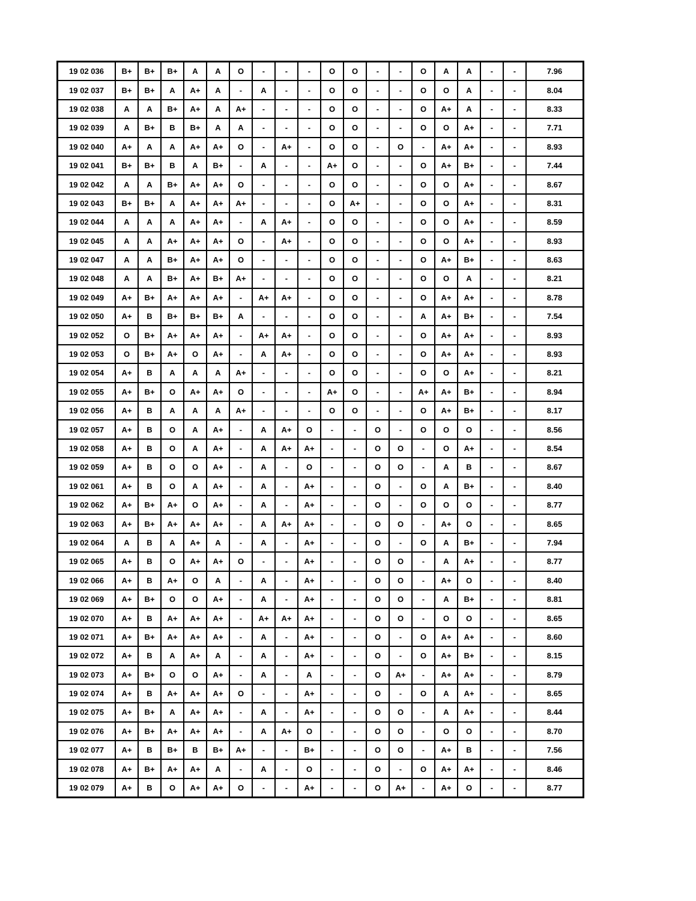| 19 02 036 | B+ | B+ | B+ | A | A | O | - | - | - | O | O | - | - | O | A | A | - | - | 7.96 |
| 19 02 037 | B+ | B+ | A | A+ | A | - | A | - | - | O | O | - | - | O | O | A | - | - | 8.04 |
| 19 02 038 | A | A | B+ | A+ | A | A+ | - | - | - | O | O | - | - | O | A+ | A | - | - | 8.33 |
| 19 02 039 | A | B+ | B | B+ | A | A | - | - | - | O | O | - | - | O | O | A+ | - | - | 7.71 |
| 19 02 040 | A+ | A | A | A+ | A+ | O | - | A+ | - | O | O | - | O | - | A+ | A+ | - | - | 8.93 |
| 19 02 041 | B+ | B+ | B | A | B+ | - | A | - | - | A+ | O | - | - | O | A+ | B+ | - | - | 7.44 |
| 19 02 042 | A | A | B+ | A+ | A+ | O | - | - | - | O | O | - | - | O | O | A+ | - | - | 8.67 |
| 19 02 043 | B+ | B+ | A | A+ | A+ | A+ | - | - | - | O | A+ | - | - | O | O | A+ | - | - | 8.31 |
| 19 02 044 | A | A | A | A+ | A+ | - | A | A+ | - | O | O | - | - | O | O | A+ | - | - | 8.59 |
| 19 02 045 | A | A | A+ | A+ | A+ | O | - | A+ | - | O | O | - | - | O | O | A+ | - | - | 8.93 |
| 19 02 047 | A | A | B+ | A+ | A+ | O | - | - | - | O | O | - | - | O | A+ | B+ | - | - | 8.63 |
| 19 02 048 | A | A | B+ | A+ | B+ | A+ | - | - | - | O | O | - | - | O | O | A | - | - | 8.21 |
| 19 02 049 | A+ | B+ | A+ | A+ | A+ | - | A+ | A+ | - | O | O | - | - | O | A+ | A+ | - | - | 8.78 |
| 19 02 050 | A+ | B | B+ | B+ | B+ | A | - | - | - | O | O | - | - | A | A+ | B+ | - | - | 7.54 |
| 19 02 052 | O | B+ | A+ | A+ | A+ | - | A+ | A+ | - | O | O | - | - | O | A+ | A+ | - | - | 8.93 |
| 19 02 053 | O | B+ | A+ | O | A+ | - | A | A+ | - | O | O | - | - | O | A+ | A+ | - | - | 8.93 |
| 19 02 054 | A+ | B | A | A | A | A+ | - | - | - | O | O | - | - | O | O | A+ | - | - | 8.21 |
| 19 02 055 | A+ | B+ | O | A+ | A+ | O | - | - | - | A+ | O | - | - | A+ | A+ | B+ | - | - | 8.94 |
| 19 02 056 | A+ | B | A | A | A | A+ | - | - | - | O | O | - | - | O | A+ | B+ | - | - | 8.17 |
| 19 02 057 | A+ | B | O | A | A+ | - | A | A+ | O | - | - | O | - | O | O | O | - | - | 8.56 |
| 19 02 058 | A+ | B | O | A | A+ | - | A | A+ | A+ | - | - | O | O | - | O | A+ | - | - | 8.54 |
| 19 02 059 | A+ | B | O | O | A+ | - | A | - | O | - | - | O | O | - | A | B | - | - | 8.67 |
| 19 02 061 | A+ | B | O | A | A+ | - | A | - | A+ | - | - | O | - | O | A | B+ | - | - | 8.40 |
| 19 02 062 | A+ | B+ | A+ | O | A+ | - | A | - | A+ | - | - | O | - | O | O | O | - | - | 8.77 |
| 19 02 063 | A+ | B+ | A+ | A+ | A+ | - | A | A+ | A+ | - | - | O | O | - | A+ | O | - | - | 8.65 |
| 19 02 064 | A | B | A | A+ | A | - | A | - | A+ | - | - | O | - | O | A | B+ | - | - | 7.94 |
| 19 02 065 | A+ | B | O | A+ | A+ | O | - | - | A+ | - | - | O | O | - | A | A+ | - | - | 8.77 |
| 19 02 066 | A+ | B | A+ | O | A | - | A | - | A+ | - | - | O | O | - | A+ | O | - | - | 8.40 |
| 19 02 069 | A+ | B+ | O | O | A+ | - | A | - | A+ | - | - | O | O | - | A | B+ | - | - | 8.81 |
| 19 02 070 | A+ | B | A+ | A+ | A+ | - | A+ | A+ | A+ | - | - | O | O | - | O | O | - | - | 8.65 |
| 19 02 071 | A+ | B+ | A+ | A+ | A+ | - | A | - | A+ | - | - | O | - | O | A+ | A+ | - | - | 8.60 |
| 19 02 072 | A+ | B | A | A+ | A | - | A | - | A+ | - | - | O | - | O | A+ | B+ | - | - | 8.15 |
| 19 02 073 | A+ | B+ | O | O | A+ | - | A | - | A | - | - | O | A+ | - | A+ | A+ | - | - | 8.79 |
| 19 02 074 | A+ | B | A+ | A+ | A+ | O | - | - | A+ | - | - | O | - | O | A | A+ | - | - | 8.65 |
| 19 02 075 | A+ | B+ | A | A+ | A+ | - | A | - | A+ | - | - | O | O | - | A | A+ | - | - | 8.44 |
| 19 02 076 | A+ | B+ | A+ | A+ | A+ | - | A | A+ | O | - | - | O | O | - | O | O | - | - | 8.70 |
| 19 02 077 | A+ | B | B+ | B | B+ | A+ | - | - | B+ | - | - | O | O | - | A+ | B | - | - | 7.56 |
| 19 02 078 | A+ | B+ | A+ | A+ | A | - | A | - | O | - | - | O | - | O | A+ | A+ | - | - | 8.46 |
| 19 02 079 | A+ | B | O | A+ | A+ | O | - | - | A+ | - | - | O | A+ | - | A+ | O | - | - | 8.77 |